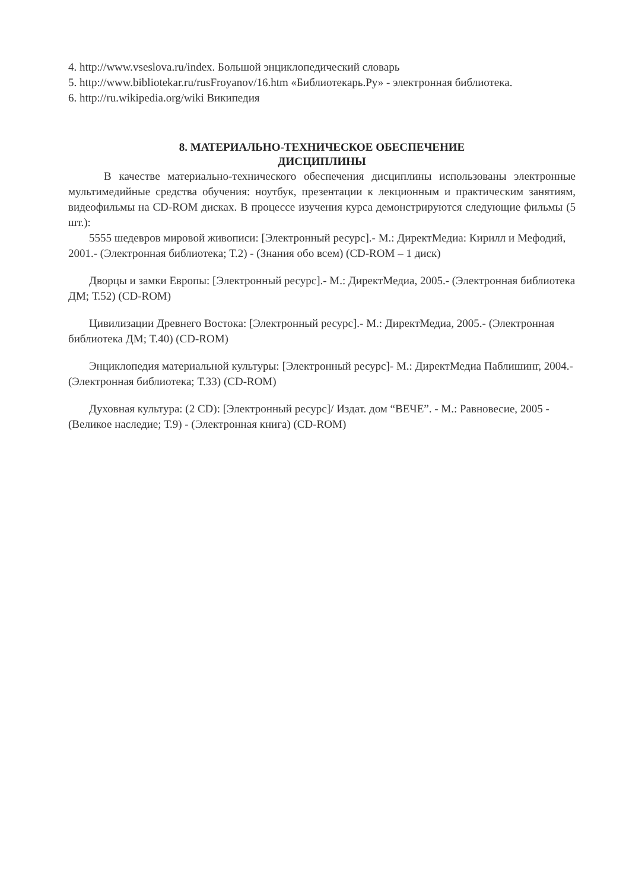4. http://www.vseslova.ru/index. Большой энциклопедический словарь
5. http://www.bibliotekar.ru/rusFroyanov/16.htm «Библиотекарь.Ру» - электронная библиотека.
6. http://ru.wikipedia.org/wiki Википедия
8. МАТЕРИАЛЬНО-ТЕХНИЧЕСКОЕ ОБЕСПЕЧЕНИЕ
ДИСЦИПЛИНЫ
В качестве материально-технического обеспечения дисциплины использованы электронные мультимедийные средства обучения: ноутбук, презентации к лекционным и практическим занятиям, видеофильмы на CD-ROM дисках. В процессе изучения курса демонстрируются следующие фильмы (5 шт.):
5555 шедевров мировой живописи: [Электронный ресурс].- М.: ДиректМедиа: Кирилл и Мефодий, 2001.- (Электронная библиотека; Т.2) - (Знания обо всем) (CD-ROM – 1 диск)
Дворцы и замки Европы: [Электронный ресурс].- М.: ДиректМедиа, 2005.- (Электронная библиотека ДМ; Т.52) (CD-ROM)
Цивилизации Древнего Востока: [Электронный ресурс].- М.: ДиректМедиа, 2005.- (Электронная библиотека ДМ; Т.40) (CD-ROM)
Энциклопедия материальной культуры: [Электронный ресурс]- М.: ДиректМедиа Паблишинг, 2004.- (Электронная библиотека; Т.33) (CD-ROM)
Духовная культура: (2 CD): [Электронный ресурс]/ Издат. дом “ВЕЧЕ”. - М.: Равновесие, 2005 - (Великое наследие; Т.9) - (Электронная книга) (CD-ROM)